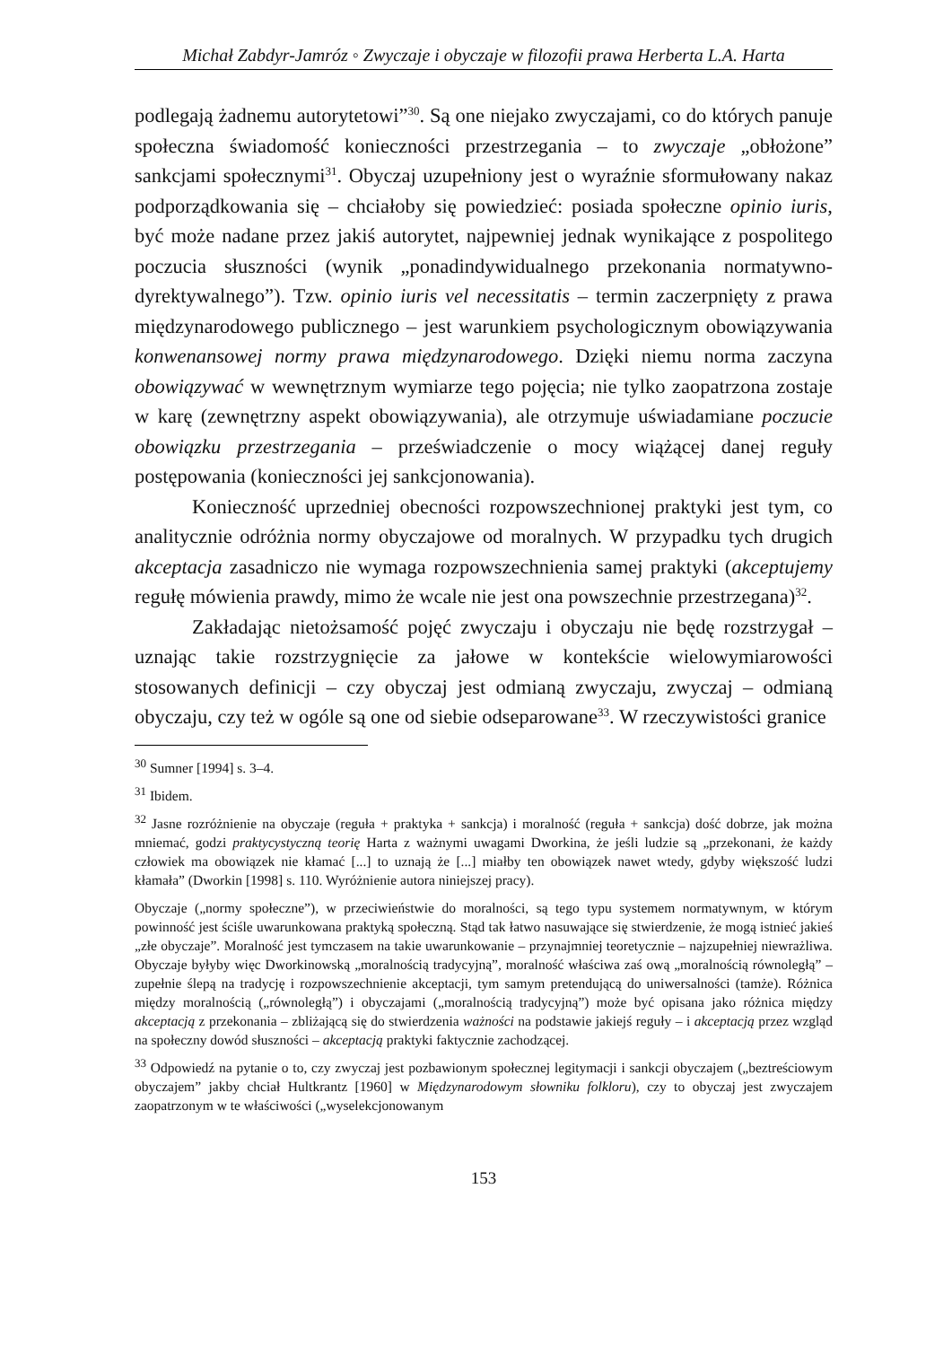Michał Zabdyr-Jamróz ◦ Zwyczaje i obyczaje w filozofii prawa Herberta L.A. Harta
podlegają żadnemu autorytetowi”<sup>30</sup>. Są one niejako zwyczajami, co do których panuje społeczna świadomość konieczności przestrzegania – to zwyczaje „obłożone” sankcjami społecznymi<sup>31</sup>. Obyczaj uzupełniony jest o wyraźnie sformułowany nakaz podporządkowania się – chciałoby się powiedzieć: posiada społeczne opinio iuris, być może nadane przez jakiś autorytet, najpewniej jednak wynikające z pospolitego poczucia słuszności (wynik „ponadindywidualnego przekonania normatywno-dyrektywalnego”). Tzw. opinio iuris vel necessitatis – termin zaczerpnięty z prawa międzynarodowego publicznego – jest warunkiem psychologicznym obowiązywania konwenansowej normy prawa międzynarodowego. Dzięki niemu norma zaczyna obowiązywać w wewnętrznym wymiarze tego pojęcia; nie tylko zaopatrzona zostaje w karę (zewnętrzny aspekt obowiązywania), ale otrzymuje uświadamiane poczucie obowiązku przestrzegania – przeświadczenie o mocy wiążącej danej reguły postępowania (konieczności jej sankcjonowania).
Konieczność uprzedniej obecności rozpowszechnionej praktyki jest tym, co analitycznie odróżnia normy obyczajowe od moralnych. W przypadku tych drugich akceptacja zasadniczo nie wymaga rozpowszechnienia samej praktyki (akceptujemy regułę mówienia prawdy, mimo że wcale nie jest ona powszechnie przestrzegana)<sup>32</sup>.
Zakładając nietożsamość pojęć zwyczaju i obyczaju nie będę rozstrzygał – uznając takie rozstrzygnięcie za jałowe w kontekście wielowymiarowości stosowanych definicji – czy obyczaj jest odmianą zwyczaju, zwyczaj – odmianą obyczaju, czy też w ogóle są one od siebie odseparowane<sup>33</sup>. W rzeczywistości granice
<sup>30</sup> Sumner [1994] s. 3–4.
<sup>31</sup> Ibidem.
<sup>32</sup> Jasne rozróżnienie na obyczaje (reguła + praktyka + sankcja) i moralność (reguła + sankcja) dość dobrze, jak można mniemać, godzi praktycystyczną teorię Harta z ważnymi uwagami Dworkina, że jeśli ludzie są „przekonani, że każdy człowiek ma obowiązek nie kłamać [...] to uznają że [...] miałby ten obowiązek nawet wtedy, gdyby większość ludzi kłamała” (Dworkin [1998] s. 110. Wyróżnienie autora niniejszej pracy).
Obyczaje („normy społeczne”), w przeciwieństwie do moralności, są tego typu systemem normatywnym, w którym powinność jest ściśle uwarunkowana praktyką społeczną. Stąd tak łatwo nasuwające się stwierdzenie, że mogą istnieć jakieś „złe obyczaje”. Moralność jest tymczasem na takie uwarunkowanie – przynajmniej teoretycznie – najzupełniej niewrażliwa. Obyczaje byłyby więc Dworkinowską „moralnością tradycyjną”, moralność właściwa zaś ową „moralnością równoległą” – zupełnie ślepą na tradycję i rozpowszechnienie akceptacji, tym samym pretendującą do uniwersalności (tamże). Różnica między moralnością („równoległą”) i obyczajami („moralnością tradycyjną”) może być opisana jako różnica między akceptacją z przekonania – zbliżającą się do stwierdzenia ważności na podstawie jakiejś reguły – i akceptacją przez wzgląd na społeczny dowód słuszności – akceptacją praktyki faktycznie zachodzącej.
<sup>33</sup> Odpowiedź na pytanie o to, czy zwyczaj jest pozbawionym społecznej legitymacji i sankcji obyczajem („beztreściowym obyczajem” jakby chciał Hultkrantz [1960] w Międzynarodowym słowniku folkloru), czy to obyczaj jest zwyczajem zaopatrzonym w te właściwości („wyselekcjonowanym
153